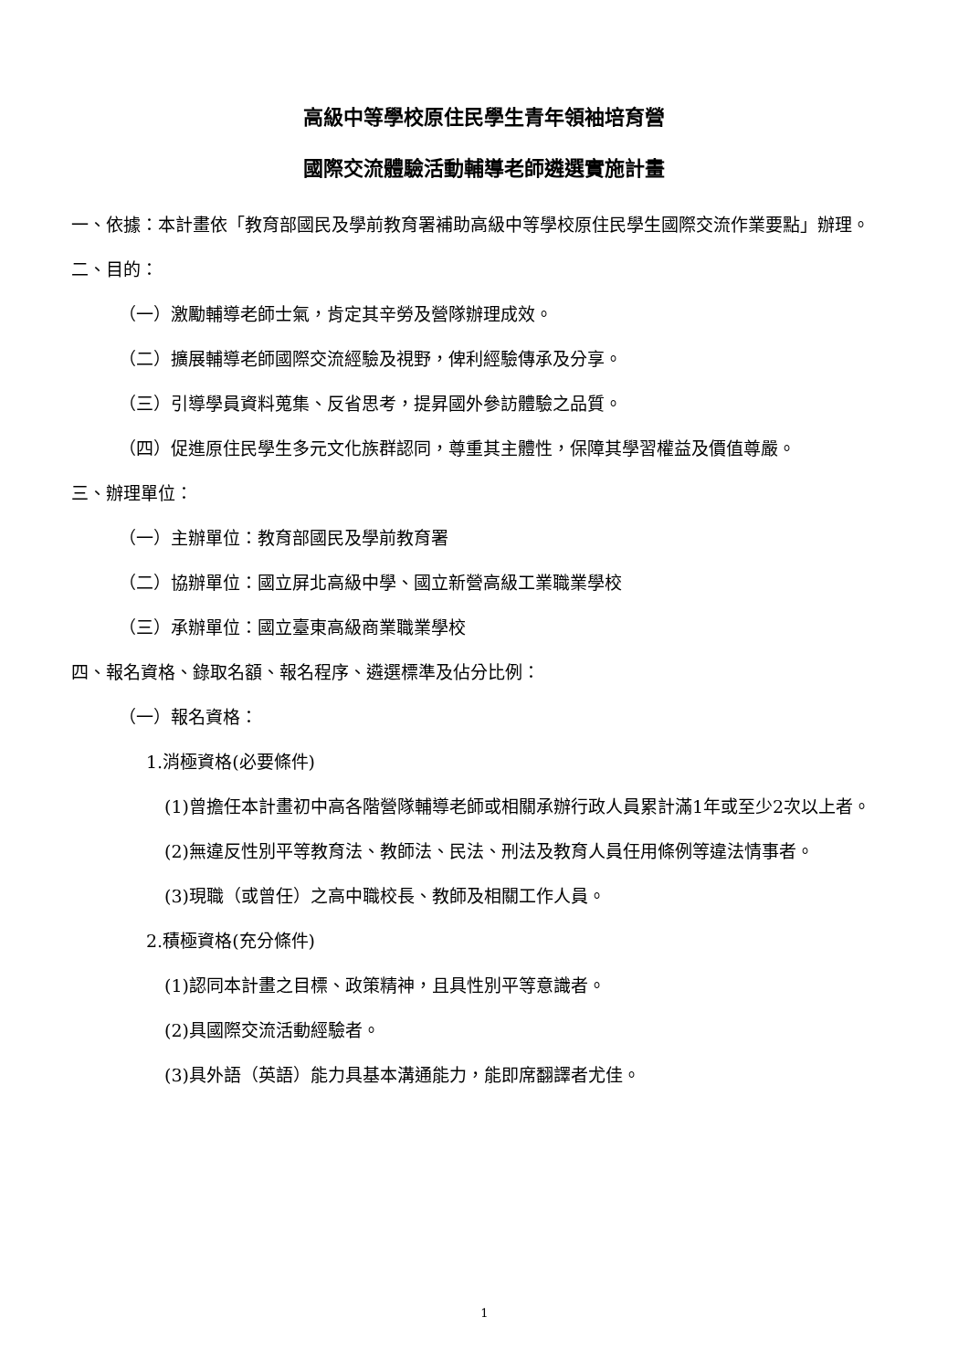高級中等學校原住民學生青年領袖培育營
國際交流體驗活動輔導老師遴選實施計畫
一、依據：本計畫依「教育部國民及學前教育署補助高級中等學校原住民學生國際交流作業要點」辦理。
二、目的：
（一）激勵輔導老師士氣，肯定其辛勞及營隊辦理成效。
（二）擴展輔導老師國際交流經驗及視野，俾利經驗傳承及分享。
（三）引導學員資料蒐集、反省思考，提昇國外參訪體驗之品質。
（四）促進原住民學生多元文化族群認同，尊重其主體性，保障其學習權益及價值尊嚴。
三、辦理單位：
（一）主辦單位：教育部國民及學前教育署
（二）協辦單位：國立屏北高級中學、國立新營高級工業職業學校
（三）承辦單位：國立臺東高級商業職業學校
四、報名資格、錄取名額、報名程序、遴選標準及佔分比例：
（一）報名資格：
1.消極資格(必要條件)
(1)曾擔任本計畫初中高各階營隊輔導老師或相關承辦行政人員累計滿1年或至少2次以上者。
(2)無違反性別平等教育法、教師法、民法、刑法及教育人員任用條例等違法情事者。
(3)現職（或曾任）之高中職校長、教師及相關工作人員。
2.積極資格(充分條件)
(1)認同本計畫之目標、政策精神，且具性別平等意識者。
(2)具國際交流活動經驗者。
(3)具外語（英語）能力具基本溝通能力，能即席翻譯者尤佳。
1